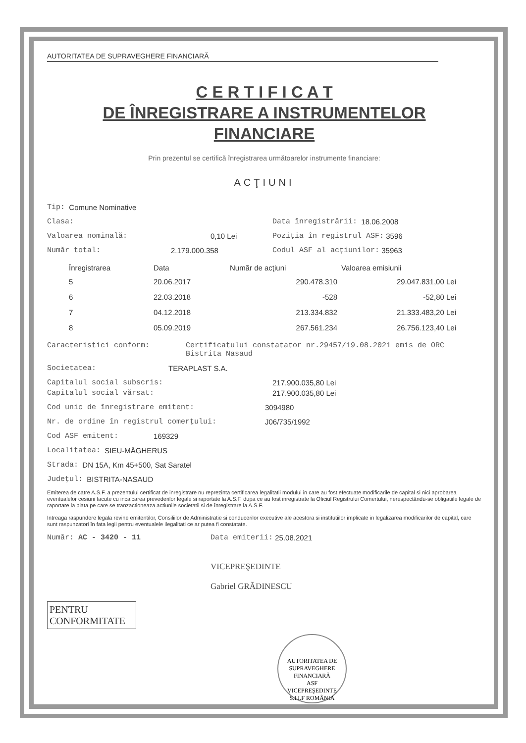AUTORITATEA DE SUPRAVEGHERE FINANCIARĂ
C E R T I F I C A T
DE ÎNREGISTRARE A INSTRUMENTELOR
FINANCIARE
Prin prezentul se certifică înregistrarea următoarelor instrumente financiare:
ACŢIUNI
Tip: Comune Nominative
Clasa: Data înregistrării: 18.06.2008
Valoarea nominală: 0,10 Lei Poziţia în registrul ASF: 3596
Număr total: 2.179.000.358 Codul ASF al acţiunilor: 35963
| Înregistrarea | Data | Număr de acţiuni | Valoarea emisiunii |
| --- | --- | --- | --- |
| 5 | 20.06.2017 | 290.478.310 | 29.047.831,00 Lei |
| 6 | 22.03.2018 | -528 | -52,80 Lei |
| 7 | 04.12.2018 | 213.334.832 | 21.333.483,20 Lei |
| 8 | 05.09.2019 | 267.561.234 | 26.756.123,40 Lei |
Caracteristici conform: Certificatului constatator nr.29457/19.08.2021 emis de ORC Bistrita Nasaud
Societatea: TERAPLAST S.A.
Capitalul social subscris: 217.900.035,80 Lei
Capitalul social vărsat: 217.900.035,80 Lei
Cod unic de înregistrare emitent: 3094980
Nr. de ordine în registrul comerţului: J06/735/1992
Cod ASF emitent: 169329
Localitatea: SIEU-MĂGHERUS
Strada: DN 15A, Km 45+500, Sat Saratel
Judeţul: BISTRITA-NASAUD
Emiterea de catre A.S.F. a prezentului certificat de inregistrare nu reprezinta certificarea legalitatii modului in care au fost efectuate modificarile de capital si nici aprobarea eventualelor cesiuni facute cu incalcarea prevederilor legale si raportate la A.S.F. dupa ce au fost inregistrate la Oficiul Registrului Comertului, nerespectându-se obligatiile legale de raportare la piata pe care se tranzactioneaza actiunile societatii si de înregistrare la A.S.F.
Intreaga raspundere legala revine emitentilor, Consiliilor de Administratie si conducerilor executive ale acestora si institutiilor implicate in legalizarea modificarilor de capital, care sunt raspunzatori în fata legii pentru eventualele ilegalitati ce ar putea fi constatate.
Număr: AC - 3420 - 11 Data emiterii: 25.08.2021
VICEPREŞEDINTE
Gabriel GRĂDINESCU
PENTRU
CONFORMITATE
AUTORITATEA DE SUPRAVEGHERE FINANCIARĂ
ASF
VICEPREŞEDINTE
S.I.I.F ROMÂNIA